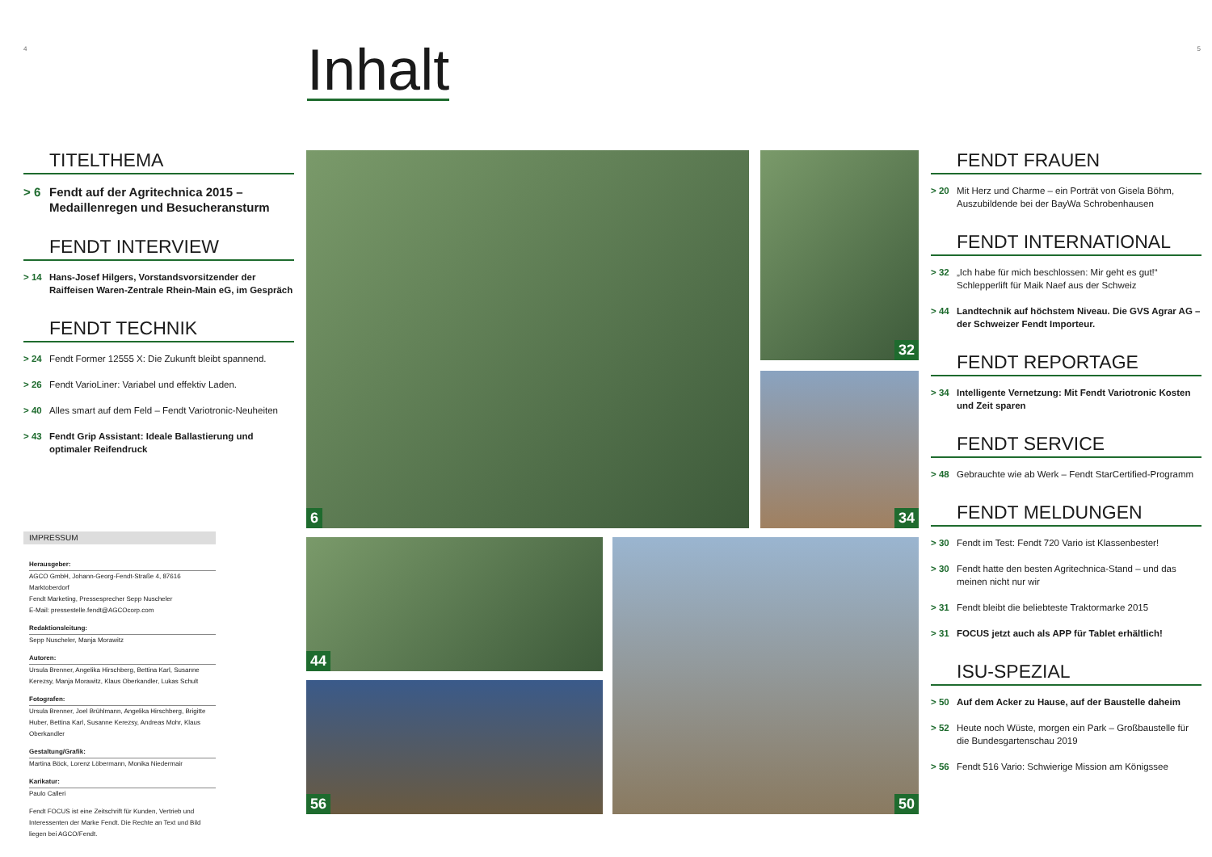4 5 Inhalt
TITELTHEMA
> 6 Fendt auf der Agritechnica 2015 – Medaillenregen und Besucheransturm
FENDT INTERVIEW
> 14 Hans-Josef Hilgers, Vorstandsvorsitzender der Raiffeisen Waren-Zentrale Rhein-Main eG, im Gespräch
FENDT TECHNIK
> 24 Fendt Former 12555 X: Die Zukunft bleibt spannend.
> 26 Fendt VarioLiner: Variabel und effektiv Laden.
> 40 Alles smart auf dem Feld – Fendt Variotronic-Neuheiten
> 43 Fendt Grip Assistant: Ideale Ballastierung und optimaler Reifendruck
IMPRESSUM
Herausgeber:
AGCO GmbH, Johann-Georg-Fendt-Straße 4, 87616 Marktoberdorf
Fendt Marketing, Pressesprecher Sepp Nuscheler
E-Mail: pressestelle.fendt@AGCOcorp.com
Redaktionsleitung:
Sepp Nuscheler, Manja Morawitz
Autoren:
Ursula Brenner, Angelika Hirschberg, Bettina Karl, Susanne Kerezsy, Manja Morawitz, Klaus Oberkandler, Lukas Schult
Fotografen:
Ursula Brenner, Joel Brühlmann, Angelika Hirschberg, Brigitte Huber, Bettina Karl, Susanne Kerezsy, Andreas Mohr, Klaus Oberkandler
Gestaltung/Grafik:
Martina Böck, Lorenz Löbermann, Monika Niedermair
Karikatur:
Paulo Calleri
Fendt FOCUS ist eine Zeitschrift für Kunden, Vertrieb und Interessenten der Marke Fendt. Die Rechte an Text und Bild liegen bei AGCO/Fendt.
6 32
34
44
56
50
FENDT FRAUEN
> 20 Mit Herz und Charme – ein Porträt von Gisela Böhm, Auszubildende bei der BayWa Schrobenhausen
FENDT INTERNATIONAL
> 32 „Ich habe für mich beschlossen: Mir geht es gut!“ Schlepperlift für Maik Naef aus der Schweiz
> 44 Landtechnik auf höchstem Niveau. Die GVS Agrar AG – der Schweizer Fendt Importeur.
FENDT REPORTAGE
> 34 Intelligente Vernetzung: Mit Fendt Variotronic Kosten und Zeit sparen
FENDT SERVICE
> 48 Gebrauchte wie ab Werk – Fendt StarCertified-Programm
FENDT MELDUNGEN
> 30 Fendt im Test: Fendt 720 Vario ist Klassenbester!
> 30 Fendt hatte den besten Agritechnica-Stand – und das meinen nicht nur wir
> 31 Fendt bleibt die beliebteste Traktormarke 2015
> 31 FOCUS jetzt auch als APP für Tablet erhältlich!
ISU-SPEZIAL
> 50 Auf dem Acker zu Hause, auf der Baustelle daheim
> 52 Heute noch Wüste, morgen ein Park – Großbaustelle für die Bundesgartenschau 2019
> 56 Fendt 516 Vario: Schwierige Mission am Königssee